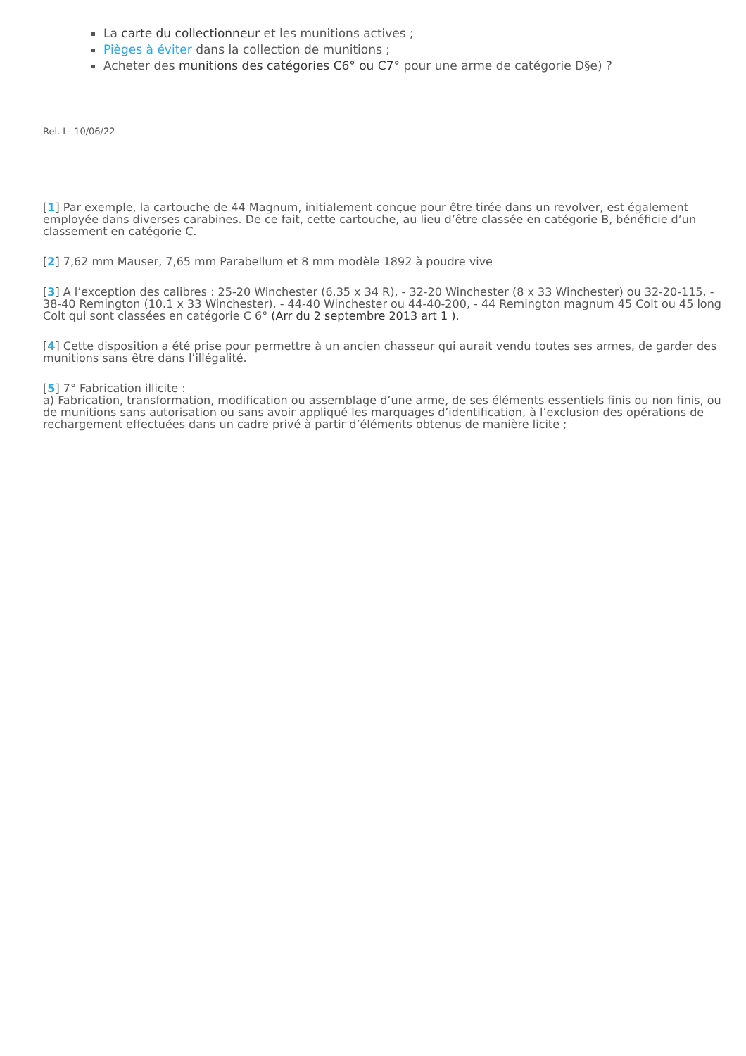La carte du collectionneur et les munitions actives ;
Pièges à éviter dans la collection de munitions ;
Acheter des munitions des catégories C6° ou C7° pour une arme de catégorie D§e) ?
Rel. L- 10/06/22
[1] Par exemple, la cartouche de 44 Magnum, initialement conçue pour être tirée dans un revolver, est également employée dans diverses carabines. De ce fait, cette cartouche, au lieu d’être classée en catégorie B, bénéficie d’un classement en catégorie C.
[2] 7,62 mm Mauser, 7,65 mm Parabellum et 8 mm modèle 1892 à poudre vive
[3] A l’exception des calibres : 25-20 Winchester (6,35 x 34 R), - 32-20 Winchester (8 x 33 Winchester) ou 32-20-115, - 38-40 Remington (10.1 x 33 Winchester), - 44-40 Winchester ou 44-40-200, - 44 Remington magnum 45 Colt ou 45 long Colt qui sont classées en catégorie C 6° (Arr du 2 septembre 2013 art 1 ).
[4] Cette disposition a été prise pour permettre à un ancien chasseur qui aurait vendu toutes ses armes, de garder des munitions sans être dans l’illégalité.
[5] 7° Fabrication illicite :
a) Fabrication, transformation, modification ou assemblage d’une arme, de ses éléments essentiels finis ou non finis, ou de munitions sans autorisation ou sans avoir appliqué les marquages d’identification, à l’exclusion des opérations de rechargement effectuées dans un cadre privé à partir d’éléments obtenus de manière licite ;